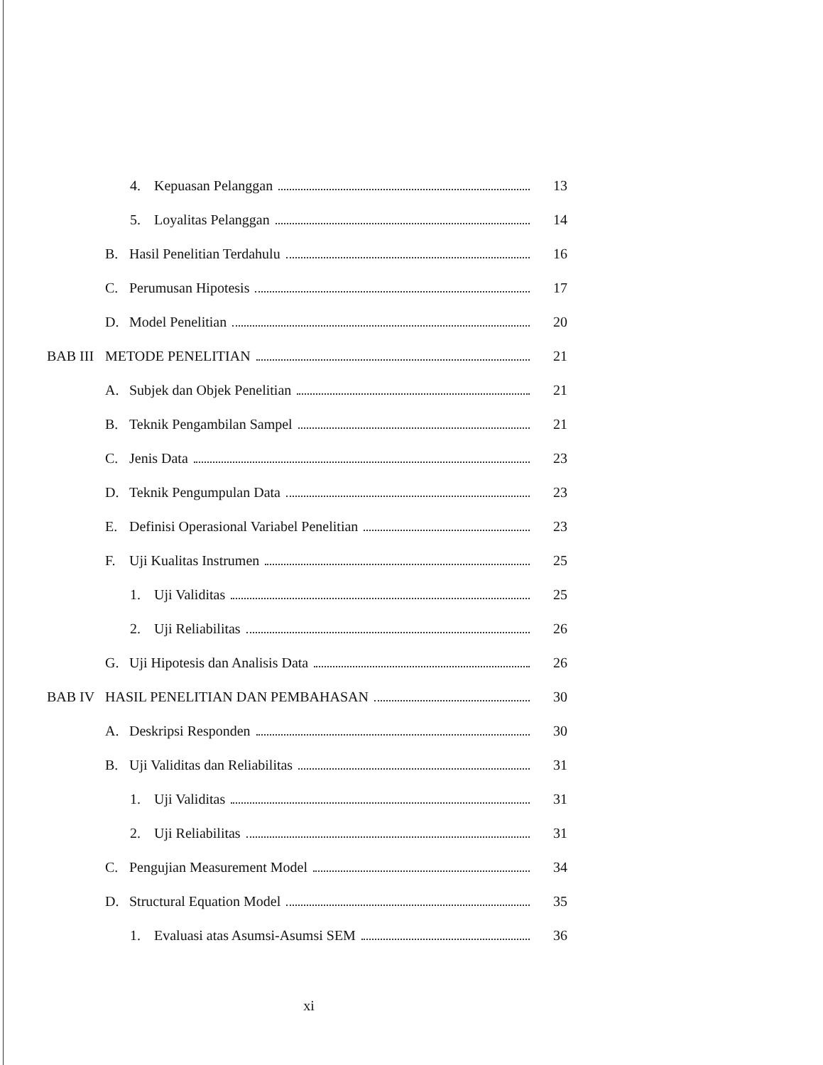4. Kepuasan Pelanggan 13
5. Loyalitas Pelanggan 14
B. Hasil Penelitian Terdahulu 16
C. Perumusan Hipotesis 17
D. Model Penelitian 20
BAB III METODE PENELITIAN 21
A. Subjek dan Objek Penelitian 21
B. Teknik Pengambilan Sampel 21
C. Jenis Data 23
D. Teknik Pengumpulan Data 23
E. Definisi Operasional Variabel Penelitian 23
F. Uji Kualitas Instrumen 25
1. Uji Validitas 25
2. Uji Reliabilitas 26
G. Uji Hipotesis dan Analisis Data 26
BAB IV HASIL PENELITIAN DAN PEMBAHASAN 30
A. Deskripsi Responden 30
B. Uji Validitas dan Reliabilitas 31
1. Uji Validitas 31
2. Uji Reliabilitas 31
C. Pengujian Measurement Model 34
D. Structural Equation Model 35
1. Evaluasi atas Asumsi-Asumsi SEM 36
xi